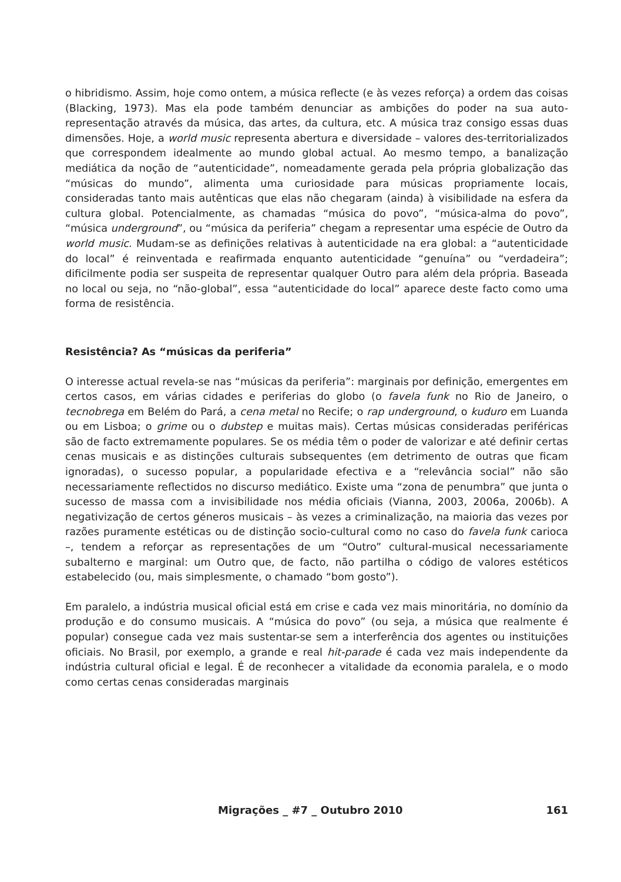o hibridismo. Assim, hoje como ontem, a música reflecte (e às vezes reforça) a ordem das coisas (Blacking, 1973). Mas ela pode também denunciar as ambições do poder na sua auto-representação através da música, das artes, da cultura, etc. A música traz consigo essas duas dimensões. Hoje, a world music representa abertura e diversidade – valores des-territorializados que correspondem idealmente ao mundo global actual. Ao mesmo tempo, a banalização mediática da noção de “autenticidade”, nomeadamente gerada pela própria globalização das “músicas do mundo”, alimenta uma curiosidade para músicas propriamente locais, consideradas tanto mais autênticas que elas não chegaram (ainda) à visibilidade na esfera da cultura global. Potencialmente, as chamadas “música do povo”, “música-alma do povo”, “música underground”, ou “música da periferia” chegam a representar uma espécie de Outro da world music. Mudam-se as definições relativas à autenticidade na era global: a “autenticidade do local” é reinventada e reafirmada enquanto autenticidade “genuína” ou “verdadeira”; dificilmente podia ser suspeita de representar qualquer Outro para além dela própria. Baseada no local ou seja, no “não-global”, essa “autenticidade do local” aparece deste facto como uma forma de resistência.
Resistência? As “músicas da periferia”
O interesse actual revela-se nas “músicas da periferia”: marginais por definição, emergentes em certos casos, em várias cidades e periferias do globo (o favela funk no Rio de Janeiro, o tecnobrega em Belém do Pará, a cena metal no Recife; o rap underground, o kuduro em Luanda ou em Lisboa; o grime ou o dubstep e muitas mais). Certas músicas consideradas periféricas são de facto extremamente populares. Se os média têm o poder de valorizar e até definir certas cenas musicais e as distinções culturais subsequentes (em detrimento de outras que ficam ignoradas), o sucesso popular, a popularidade efectiva e a “relevância social” não são necessariamente reflectidos no discurso mediático. Existe uma “zona de penumbra” que junta o sucesso de massa com a invisibilidade nos média oficiais (Vianna, 2003, 2006a, 2006b). A negativização de certos géneros musicais – às vezes a criminalização, na maioria das vezes por razões puramente estéticas ou de distinção socio-cultural como no caso do favela funk carioca –, tendem a reforçar as representações de um “Outro” cultural-musical necessariamente subalterno e marginal: um Outro que, de facto, não partilha o código de valores estéticos estabelecido (ou, mais simplesmente, o chamado “bom gosto”).
Em paralelo, a indústria musical oficial está em crise e cada vez mais minoritária, no domínio da produção e do consumo musicais. A “música do povo” (ou seja, a música que realmente é popular) consegue cada vez mais sustentar-se sem a interferência dos agentes ou instituições oficiais. No Brasil, por exemplo, a grande e real hit-parade é cada vez mais independente da indústria cultural oficial e legal. É de reconhecer a vitalidade da economia paralela, e o modo como certas cenas consideradas marginais
Migrações _ #7 _ Outubro 2010 161